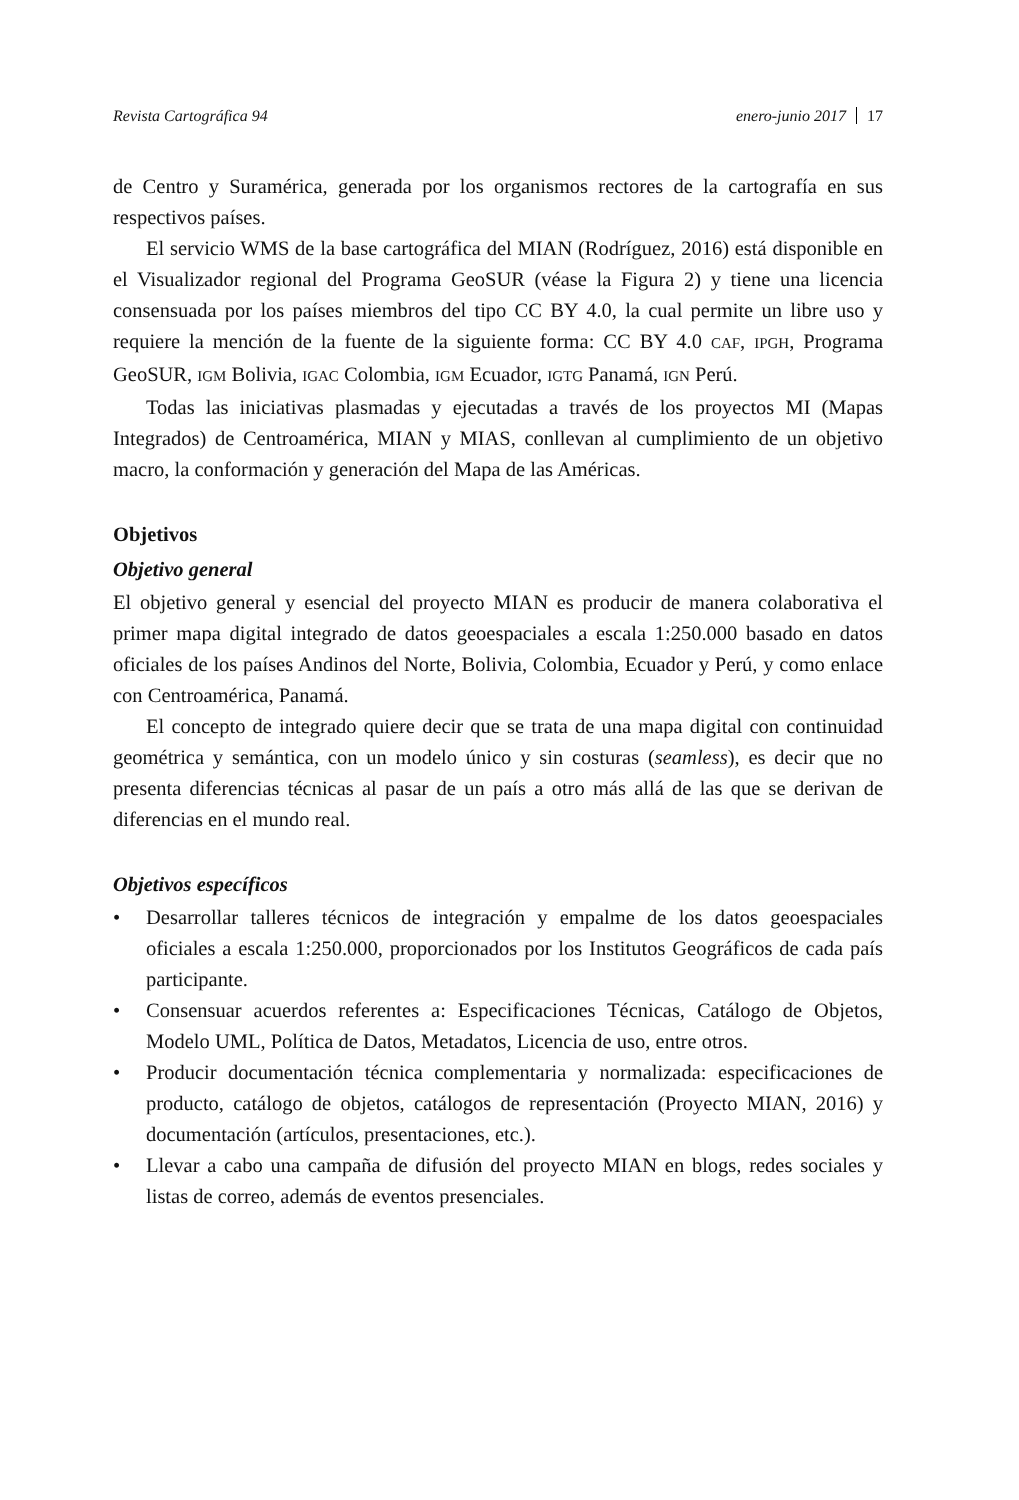Revista Cartográfica 94 enero-junio 2017 17
de Centro y Suramérica, generada por los organismos rectores de la cartografía en sus respectivos países.
El servicio WMS de la base cartográfica del MIAN (Rodríguez, 2016) está disponible en el Visualizador regional del Programa GeoSUR (véase la Figura 2) y tiene una licencia consensuada por los países miembros del tipo CC BY 4.0, la cual permite un libre uso y requiere la mención de la fuente de la siguiente forma: CC BY 4.0 CAF, IPGH, Programa GeoSUR, IGM Bolivia, IGAC Colombia, IGM Ecuador, IGTG Panamá, IGN Perú.
Todas las iniciativas plasmadas y ejecutadas a través de los proyectos MI (Mapas Integrados) de Centroamérica, MIAN y MIAS, conllevan al cumplimiento de un objetivo macro, la conformación y generación del Mapa de las Américas.
Objetivos
Objetivo general
El objetivo general y esencial del proyecto MIAN es producir de manera colaborativa el primer mapa digital integrado de datos geoespaciales a escala 1:250.000 basado en datos oficiales de los países Andinos del Norte, Bolivia, Colombia, Ecuador y Perú, y como enlace con Centroamérica, Panamá.
El concepto de integrado quiere decir que se trata de una mapa digital con continuidad geométrica y semántica, con un modelo único y sin costuras (seamless), es decir que no presenta diferencias técnicas al pasar de un país a otro más allá de las que se derivan de diferencias en el mundo real.
Objetivos específicos
• Desarrollar talleres técnicos de integración y empalme de los datos geoespaciales oficiales a escala 1:250.000, proporcionados por los Institutos Geográficos de cada país participante.
• Consensuar acuerdos referentes a: Especificaciones Técnicas, Catálogo de Objetos, Modelo UML, Política de Datos, Metadatos, Licencia de uso, entre otros.
• Producir documentación técnica complementaria y normalizada: especificaciones de producto, catálogo de objetos, catálogos de representación (Proyecto MIAN, 2016) y documentación (artículos, presentaciones, etc.).
• Llevar a cabo una campaña de difusión del proyecto MIAN en blogs, redes sociales y listas de correo, además de eventos presenciales.